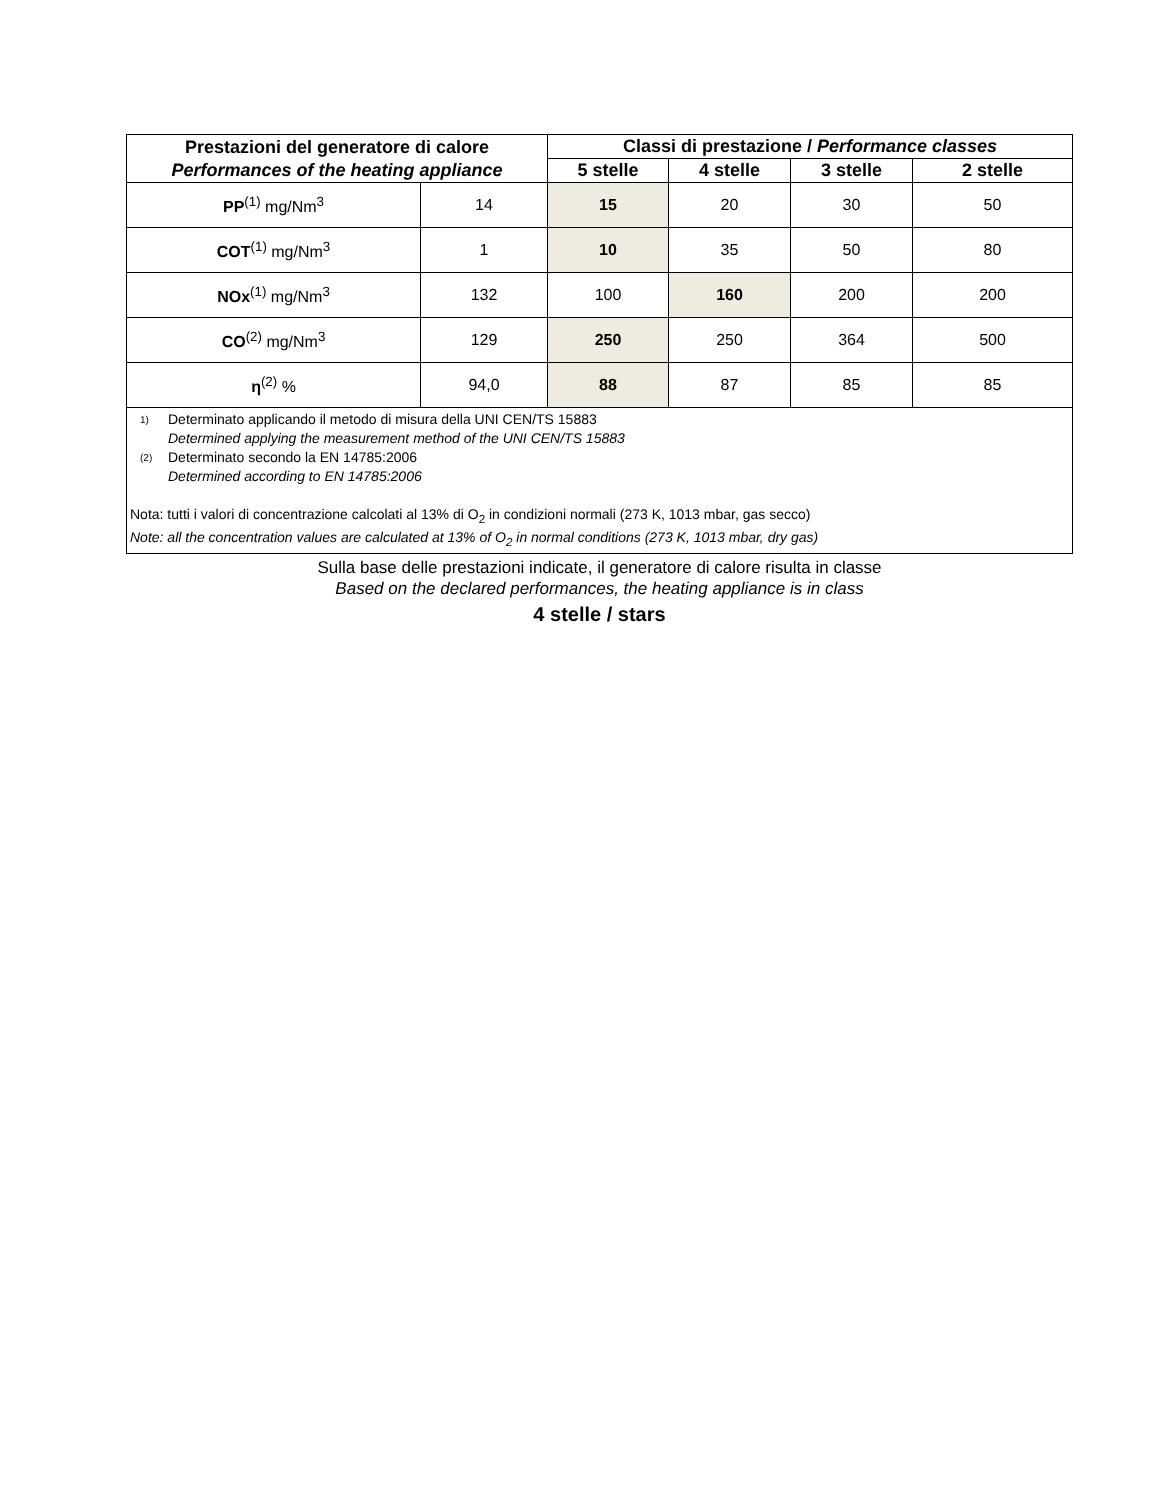| Prestazioni del generatore di calore Performances of the heating appliance | | Classi di prestazione / Performance classes | | | |
| --- | --- | --- | --- | --- | --- |
| | | 5 stelle | 4 stelle | 3 stelle | 2 stelle |
| PP<sup>(1)</sup> mg/Nm<sup>3</sup> | 14 | 15 | 20 | 30 | 50 |
| COT<sup>(1)</sup> mg/Nm<sup>3</sup> | 1 | 10 | 35 | 50 | 80 |
| NOx<sup>(1)</sup> mg/Nm<sup>3</sup> | 132 | 100 | 160 | 200 | 200 |
| CO<sup>(2)</sup> mg/Nm<sup>3</sup> | 129 | 250 | 250 | 364 | 500 |
| η<sup>(2)</sup> % | 94,0 | 88 | 87 | 85 | 85 |
| 1) Determinato applicando il metodo di misura della UNI CEN/TS 15883 Determined applying the measurement method of the UNI CEN/TS 15883 (2) Determinato secondo la EN 14785:2006 Determined according to EN 14785:2006 Nota: tutti i valori di concentrazione calcolati al 13% di O<sub>2</sub> in condizioni normali (273 K, 1013 mbar, gas secco) Note: all the concentration values are calculated at 13% of O<sub>2</sub> in normal conditions (273 K, 1013 mbar, dry gas) | | | | | |
Sulla base delle prestazioni indicate, il generatore di calore risulta in classe
Based on the declared performances, the heating appliance is in class
4 stelle / stars